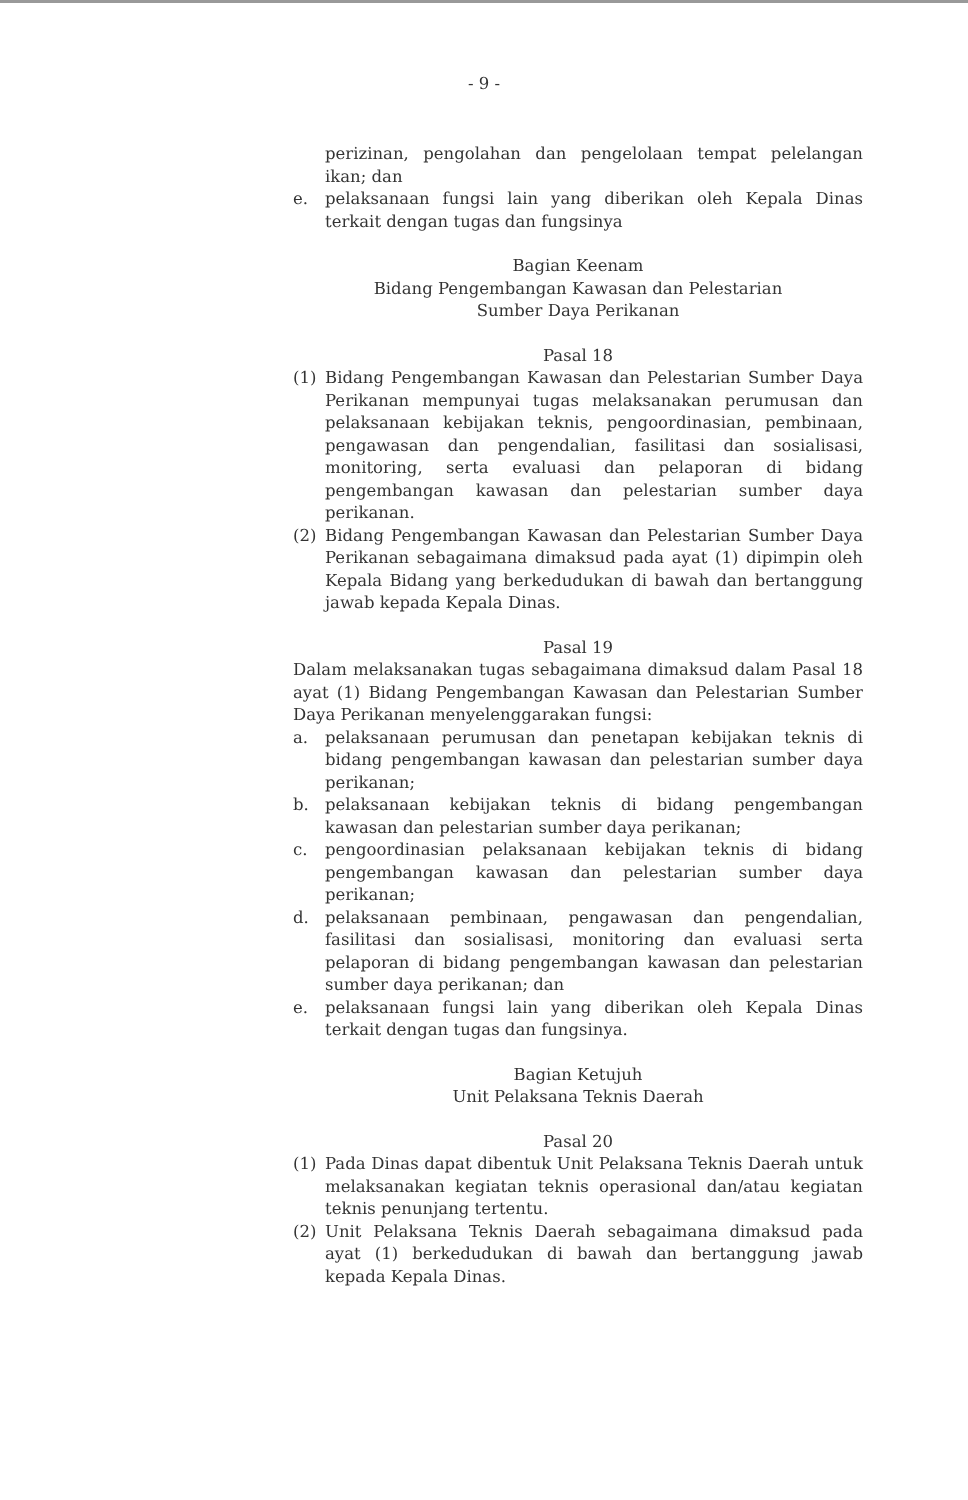- 9 -
perizinan, pengolahan dan pengelolaan tempat pelelangan ikan; dan
e. pelaksanaan fungsi lain yang diberikan oleh Kepala Dinas terkait dengan tugas dan fungsinya
Bagian Keenam
Bidang Pengembangan Kawasan dan Pelestarian
Sumber Daya Perikanan
Pasal 18
(1) Bidang Pengembangan Kawasan dan Pelestarian Sumber Daya Perikanan mempunyai tugas melaksanakan perumusan dan pelaksanaan kebijakan teknis, pengoordinasian, pembinaan, pengawasan dan pengendalian, fasilitasi dan sosialisasi, monitoring, serta evaluasi dan pelaporan di bidang pengembangan kawasan dan pelestarian sumber daya perikanan.
(2) Bidang Pengembangan Kawasan dan Pelestarian Sumber Daya Perikanan sebagaimana dimaksud pada ayat (1) dipimpin oleh Kepala Bidang yang berkedudukan di bawah dan bertanggung jawab kepada Kepala Dinas.
Pasal 19
Dalam melaksanakan tugas sebagaimana dimaksud dalam Pasal 18 ayat (1) Bidang Pengembangan Kawasan dan Pelestarian Sumber Daya Perikanan menyelenggarakan fungsi:
a. pelaksanaan perumusan dan penetapan kebijakan teknis di bidang pengembangan kawasan dan pelestarian sumber daya perikanan;
b. pelaksanaan kebijakan teknis di bidang pengembangan kawasan dan pelestarian sumber daya perikanan;
c. pengoordinasian pelaksanaan kebijakan teknis di bidang pengembangan kawasan dan pelestarian sumber daya perikanan;
d. pelaksanaan pembinaan, pengawasan dan pengendalian, fasilitasi dan sosialisasi, monitoring dan evaluasi serta pelaporan di bidang pengembangan kawasan dan pelestarian sumber daya perikanan; dan
e. pelaksanaan fungsi lain yang diberikan oleh Kepala Dinas terkait dengan tugas dan fungsinya.
Bagian Ketujuh
Unit Pelaksana Teknis Daerah
Pasal 20
(1) Pada Dinas dapat dibentuk Unit Pelaksana Teknis Daerah untuk melaksanakan kegiatan teknis operasional dan/atau kegiatan teknis penunjang tertentu.
(2) Unit Pelaksana Teknis Daerah sebagaimana dimaksud pada ayat (1) berkedudukan di bawah dan bertanggung jawab kepada Kepala Dinas.